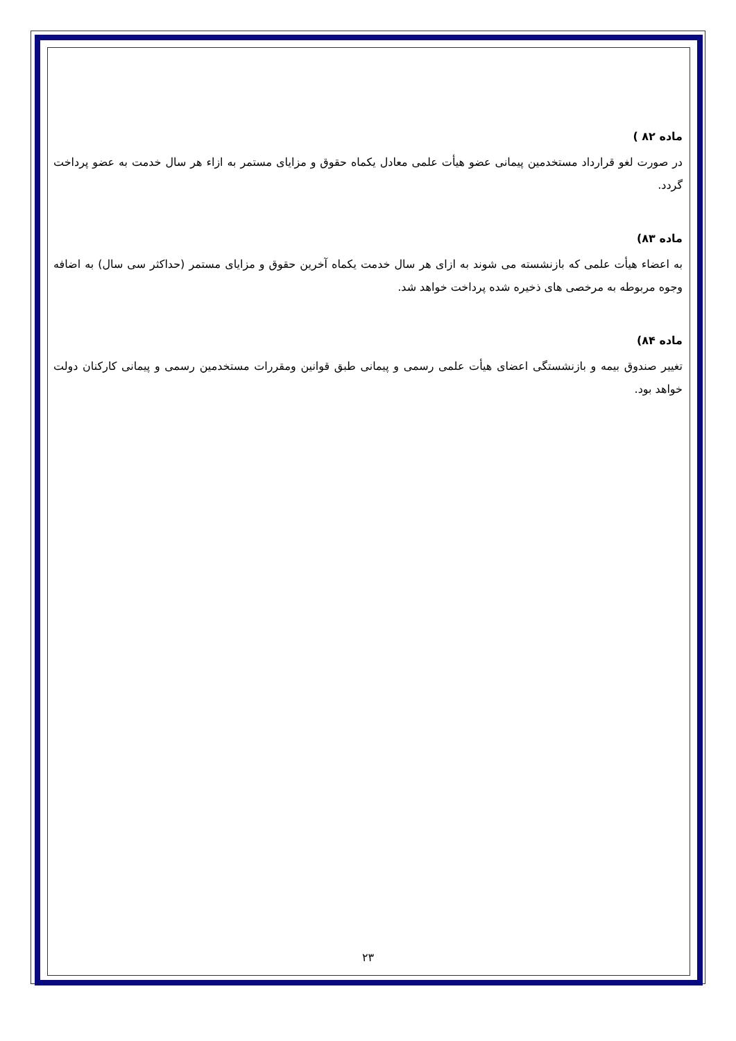ماده ۸۲ )
در صورت لغو قرارداد مستخدمین پیمانی عضو هیأت علمی معادل یکماه حقوق و مزایای مستمر به ازاء هر سال خدمت به عضو پرداخت گردد.
ماده ۸۳)
به اعضاء هیأت علمی که بازنشسته می شوند به ازای هر سال خدمت یکماه آخرین حقوق و مزایای مستمر (حداکثر سی سال) به اضافه وجوه مربوطه به مرخصی های ذخیره شده پرداخت خواهد شد.
ماده ۸۴)
تغییر صندوق بیمه و بازنشستگی اعضای هیأت علمی رسمی و پیمانی طبق قوانین ومقررات مستخدمین رسمی و پیمانی کارکنان دولت خواهد بود.
۲۳